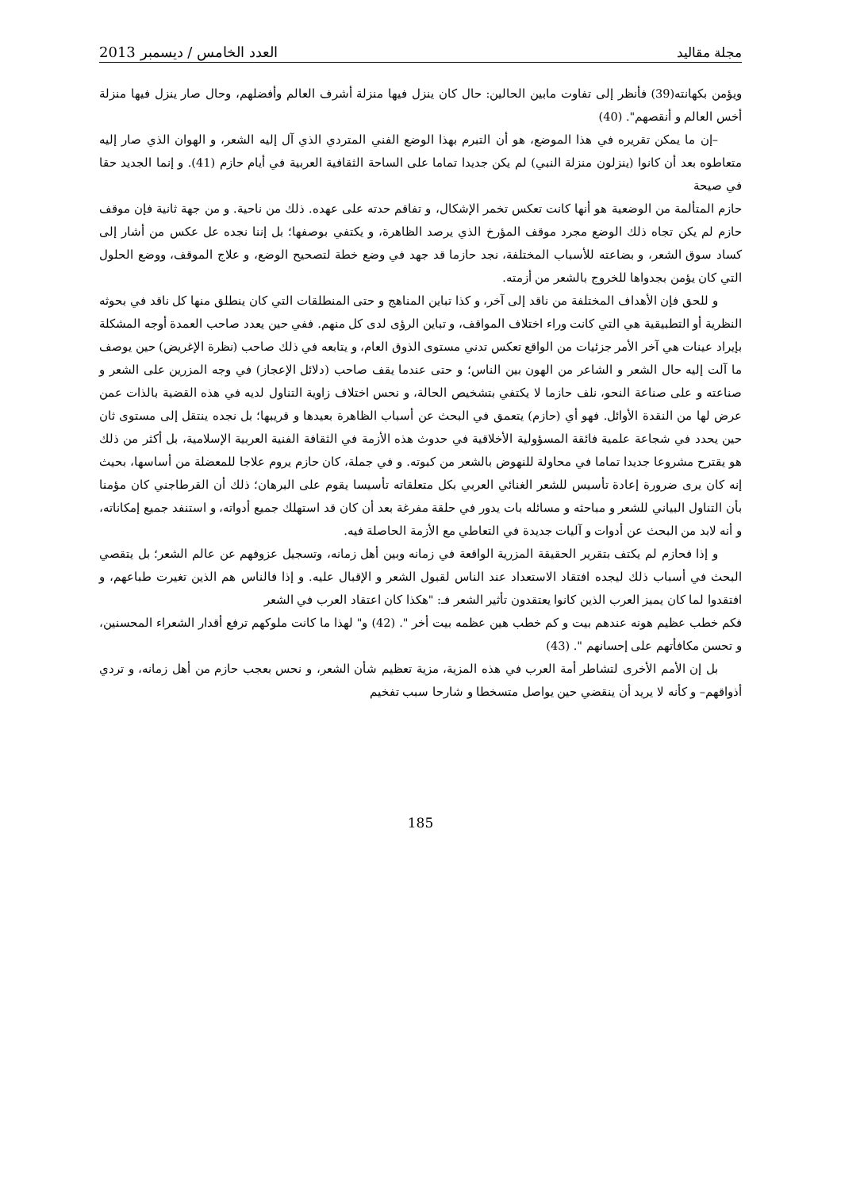مجلة مقاليد العدد الخامس / ديسمبر 2013
ويؤمن بكهانته(39) فأنظر إلى تفاوت مابين الحالين: حال كان ينزل فيها منزلة أشرف العالم وأفضلهم، وحال صار ينزل فيها منزلة أخس العالم و أنقصهم". (40)
–إن ما يمكن تقريره في هذا الموضع، هو أن التبرم بهذا الوضع الفني المتردي الذي آل إليه الشعر، و الهوان الذي صار إليه متعاطوه بعد أن كانوا (ينزلون منزلة النبي) لم يكن جديدا تماما على الساحة الثقافية العربية في أيام حازم (41). و إنما الجديد حقا في صيحة
حازم المتألمة من الوضعية هو أنها كانت تعكس تخمر الإشكال، و تفاقم حدته على عهده. ذلك من ناحية. و من جهة ثانية فإن موقف حازم لم يكن تجاه ذلك الوضع مجرد موقف المؤرخ الذي يرصد الظاهرة، و يكتفي بوصفها؛ بل إننا نجده عل عكس من أشار إلى كساد سوق الشعر، و بضاعته للأسباب المختلفة، نجد حازما قد جهد في وضع خطة لتصحيح الوضع، و علاج الموقف، ووضع الحلول التي كان يؤمن بجدواها للخروج بالشعر من أزمته.
و للحق فإن الأهداف المختلفة من ناقد إلى آخر، و كذا تباين المناهج و حتى المنطلقات التي كان ينطلق منها كل ناقد في بحوثه النظرية أو التطبيقية هي التي كانت وراء اختلاف المواقف، و تباين الرؤى لدى كل منهم. ففي حين يعدد صاحب العمدة أوجه المشكلة بإيراد عينات هي آخر الأمر جزئيات من الواقع تعكس تدني مستوى الذوق العام، و يتابعه في ذلك صاحب (نظرة الإغريض) حين يوصف ما آلت إليه حال الشعر و الشاعر من الهون بين الناس؛ و حتى عندما يقف صاحب (دلائل الإعجاز) في وجه المزرين على الشعر و صناعته و على صناعة النحو، نلف حازما لا يكتفي بتشخيص الحالة، و نحس اختلاف زاوية التناول لديه في هذه القضية بالذات عمن عرض لها من النقدة الأوائل. فهو أي (حازم) يتعمق في البحث عن أسباب الظاهرة بعيدها و قريبها؛ بل نجده ينتقل إلى مستوى ثان حين يحدد في شجاعة علمية فائقة المسؤولية الأخلاقية في حدوث هذه الأزمة في الثقافة الفنية العربية الإسلامية، بل أكثر من ذلك هو يقترح مشروعا جديدا تماما في محاولة للنهوض بالشعر من كبوته. و في جملة، كان حازم يروم علاجا للمعضلة من أساسها، بحيث إنه كان يرى ضرورة إعادة تأسيس للشعر الغنائي العربي بكل متعلقاته تأسيسا يقوم على البرهان؛ ذلك أن القرطاجني كان مؤمنا بأن التناول البياني للشعر و مباحثه و مسائله بات يدور في حلقة مفرغة بعد أن كان قد استهلك جميع أدواته، و استنفد جميع إمكاناته، و أنه لابد من البحث عن أدوات و آليات جديدة في التعاطي مع الأزمة الحاصلة فيه.
و إذا فحازم لم يكتف بتقرير الحقيقة المزرية الواقعة في زمانه وبين أهل زمانه، وتسجيل عزوفهم عن عالم الشعر؛ بل يتقصي البحث في أسباب ذلك ليجده افتقاد الاستعداد عند الناس لقبول الشعر و الإقبال عليه. و إذا فالناس هم الذين تغيرت طباعهم، و افتقدوا لما كان يميز العرب الذين كانوا يعتقدون تأثير الشعر فـ: "هكذا كان اعتقاد العرب في الشعر
فكم خطب عظيم هونه عندهم بيت و كم خطب هين عظمه بيت أخر ". (42) و" لهذا ما كانت ملوكهم ترفع أقدار الشعراء المحسنين، و تحسن مكافأتهم على إحسانهم ". (43)
بل إن الأمم الأخرى لتشاطر أمة العرب في هذه المزية، مزية تعظيم شأن الشعر، و نحس بعجب حازم من أهل زمانه، و تردي أذواقهم– و كأنه لا يريد أن ينقضي حين يواصل متسخطا و شارحا سبب تفخيم
185